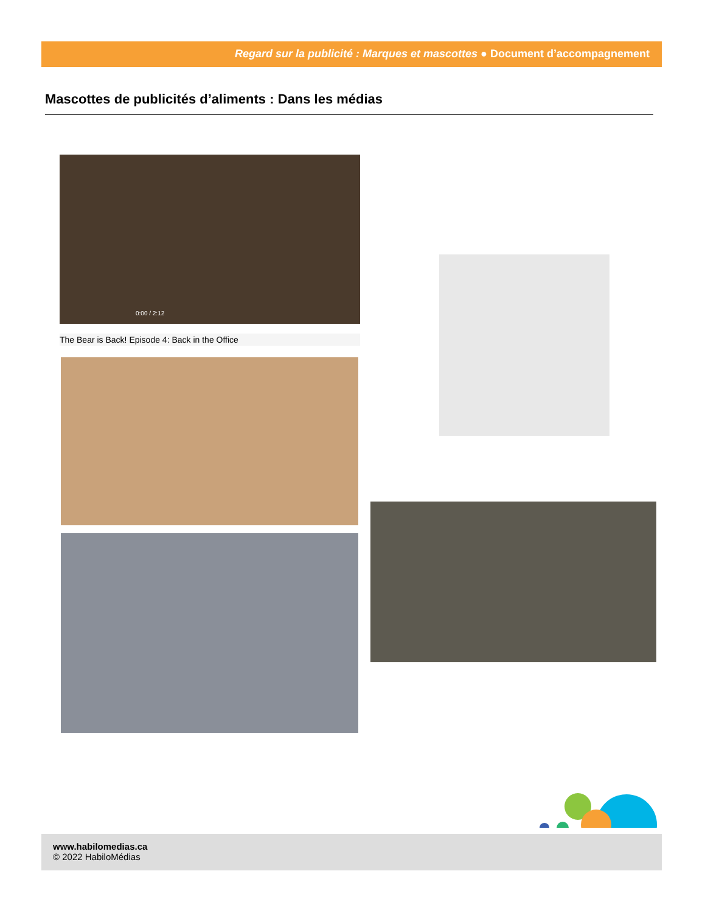Regard sur la publicité : Marques et mascottes ● Document d’accompagnement
Mascottes de publicités d’aliments : Dans les médias
0:00 / 2:12
The Bear is Back! Episode 4: Back in the Office
www.habilomedias.ca
© 2022 HabiloMédias